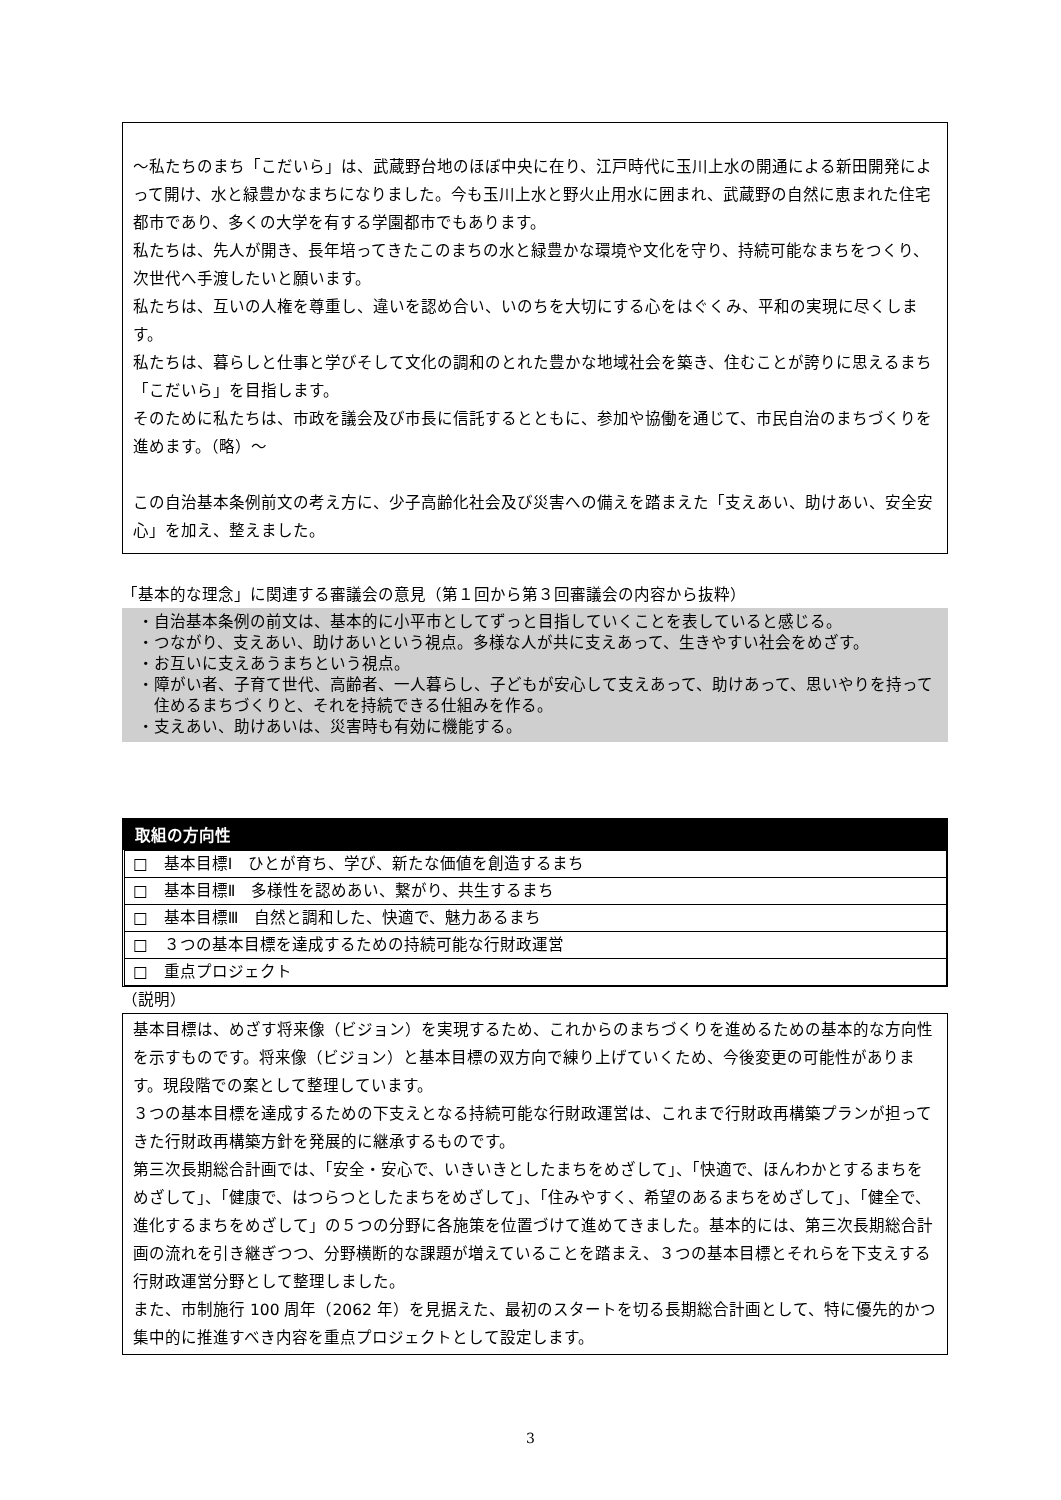～私たちのまち「こだいら」は、武蔵野台地のほぼ中央に在り、江戸時代に玉川上水の開通による新田開発によって開け、水と緑豊かなまちになりました。今も玉川上水と野火止用水に囲まれ、武蔵野の自然に恵まれた住宅都市であり、多くの大学を有する学園都市でもあります。
私たちは、先人が開き、長年培ってきたこのまちの水と緑豊かな環境や文化を守り、持続可能なまちをつくり、次世代へ手渡したいと願います。
私たちは、互いの人権を尊重し、違いを認め合い、いのちを大切にする心をはぐくみ、平和の実現に尽くします。
私たちは、暮らしと仕事と学びそして文化の調和のとれた豊かな地域社会を築き、住むことが誇りに思えるまち「こだいら」を目指します。
そのために私たちは、市政を議会及び市長に信託するとともに、参加や協働を通じて、市民自治のまちづくりを進めます。（略）～
この自治基本条例前文の考え方に、少子高齢化社会及び災害への備えを踏まえた「支えあい、助けあい、安全安心」を加え、整えました。
「基本的な理念」に関連する審議会の意見（第１回から第３回審議会の内容から抜粋）
・自治基本条例の前文は、基本的に小平市としてずっと目指していくことを表していると感じる。
・つながり、支えあい、助けあいという視点。多様な人が共に支えあって、生きやすい社会をめざす。
・お互いに支えあうまちという視点。
・障がい者、子育て世代、高齢者、一人暮らし、子どもが安心して支えあって、助けあって、思いやりを持って住めるまちづくりと、それを持続できる仕組みを作る。
・支えあい、助けあいは、災害時も有効に機能する。
取組の方向性
□　基本目標Ⅰ　ひとが育ち、学び、新たな価値を創造するまち
□　基本目標Ⅱ　多様性を認めあい、繋がり、共生するまち
□　基本目標Ⅲ　自然と調和した、快適で、魅力あるまち
□　３つの基本目標を達成するための持続可能な行財政運営
□　重点プロジェクト
（説明）
基本目標は、めざす将来像（ビジョン）を実現するため、これからのまちづくりを進めるための基本的な方向性を示すものです。将来像（ビジョン）と基本目標の双方向で練り上げていくため、今後変更の可能性があります。現段階での案として整理しています。
３つの基本目標を達成するための下支えとなる持続可能な行財政運営は、これまで行財政再構築プランが担ってきた行財政再構築方針を発展的に継承するものです。
第三次長期総合計画では、「安全・安心で、いきいきとしたまちをめざして」、「快適で、ほんわかとするまちをめざして」、「健康で、はつらつとしたまちをめざして」、「住みやすく、希望のあるまちをめざして」、「健全で、進化するまちをめざして」の５つの分野に各施策を位置づけて進めてきました。基本的には、第三次長期総合計画の流れを引き継ぎつつ、分野横断的な課題が増えていることを踏まえ、３つの基本目標とそれらを下支えする行財政運営分野として整理しました。
また、市制施行 100 周年（2062 年）を見据えた、最初のスタートを切る長期総合計画として、特に優先的かつ集中的に推進すべき内容を重点プロジェクトとして設定します。
3